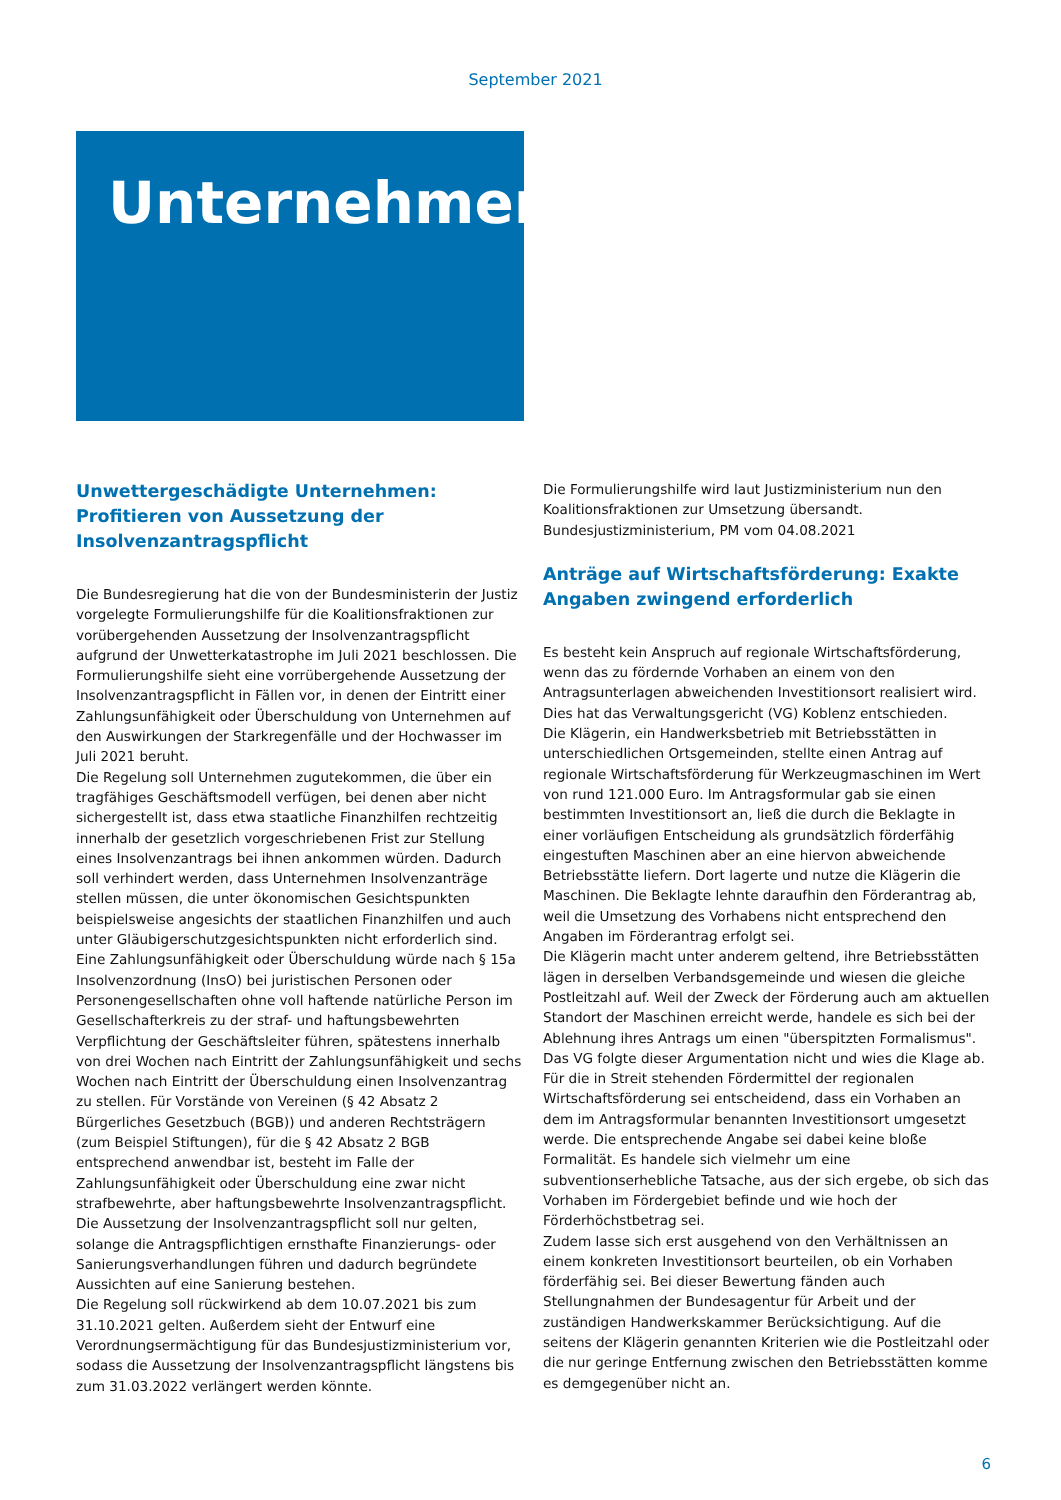September 2021
Unternehmer
Unwettergeschädigte Unternehmen: Profitieren von Aussetzung der Insolvenzantragspflicht
Die Bundesregierung hat die von der Bundesministerin der Justiz vorgelegte Formulierungshilfe für die Koalitionsfraktionen zur vorübergehenden Aussetzung der Insolvenzantragspflicht aufgrund der Unwetterkatastrophe im Juli 2021 beschlossen. Die Formulierungshilfe sieht eine vorrübergehende Aussetzung der Insolvenzantragspflicht in Fällen vor, in denen der Eintritt einer Zahlungsunfähigkeit oder Überschuldung von Unternehmen auf den Auswirkungen der Starkregenfälle und der Hochwasser im Juli 2021 beruht.
Die Regelung soll Unternehmen zugutekommen, die über ein tragfähiges Geschäftsmodell verfügen, bei denen aber nicht sichergestellt ist, dass etwa staatliche Finanzhilfen rechtzeitig innerhalb der gesetzlich vorgeschriebenen Frist zur Stellung eines Insolvenzantrags bei ihnen ankommen würden. Dadurch soll verhindert werden, dass Unternehmen Insolvenzanträge stellen müssen, die unter ökonomischen Gesichtspunkten beispielsweise angesichts der staatlichen Finanzhilfen und auch unter Gläubigerschutzgesichtspunkten nicht erforderlich sind.
Eine Zahlungsunfähigkeit oder Überschuldung würde nach § 15a Insolvenzordnung (InsO) bei juristischen Personen oder Personengesellschaften ohne voll haftende natürliche Person im Gesellschafterkreis zu der straf- und haftungsbewehrten Verpflichtung der Geschäftsleiter führen, spätestens innerhalb von drei Wochen nach Eintritt der Zahlungsunfähigkeit und sechs Wochen nach Eintritt der Überschuldung einen Insolvenzantrag zu stellen. Für Vorstände von Vereinen (§ 42 Absatz 2 Bürgerliches Gesetzbuch (BGB)) und anderen Rechtsträgern (zum Beispiel Stiftungen), für die § 42 Absatz 2 BGB entsprechend anwendbar ist, besteht im Falle der Zahlungsunfähigkeit oder Überschuldung eine zwar nicht strafbewehrte, aber haftungsbewehrte Insolvenzantragspflicht.
Die Aussetzung der Insolvenzantragspflicht soll nur gelten, solange die Antragspflichtigen ernsthafte Finanzierungs- oder Sanierungsverhandlungen führen und dadurch begründete Aussichten auf eine Sanierung bestehen.
Die Regelung soll rückwirkend ab dem 10.07.2021 bis zum 31.10.2021 gelten. Außerdem sieht der Entwurf eine Verordnungsermächtigung für das Bundesjustizministerium vor, sodass die Aussetzung der Insolvenzantragspflicht längstens bis zum 31.03.2022 verlängert werden könnte.
Die Formulierungshilfe wird laut Justizministerium nun den Koalitionsfraktionen zur Umsetzung übersandt.
Bundesjustizministerium, PM vom 04.08.2021
Anträge auf Wirtschaftsförderung: Exakte Angaben zwingend erforderlich
Es besteht kein Anspruch auf regionale Wirtschaftsförderung, wenn das zu fördernde Vorhaben an einem von den Antragsunterlagen abweichenden Investitionsort realisiert wird. Dies hat das Verwaltungsgericht (VG) Koblenz entschieden.
Die Klägerin, ein Handwerksbetrieb mit Betriebsstätten in unterschiedlichen Ortsgemeinden, stellte einen Antrag auf regionale Wirtschaftsförderung für Werkzeugmaschinen im Wert von rund 121.000 Euro. Im Antragsformular gab sie einen bestimmten Investitionsort an, ließ die durch die Beklagte in einer vorläufigen Entscheidung als grundsätzlich förderfähig eingestuften Maschinen aber an eine hiervon abweichende Betriebsstätte liefern. Dort lagerte und nutze die Klägerin die Maschinen. Die Beklagte lehnte daraufhin den Förderantrag ab, weil die Umsetzung des Vorhabens nicht entsprechend den Angaben im Förderantrag erfolgt sei.
Die Klägerin macht unter anderem geltend, ihre Betriebsstätten lägen in derselben Verbandsgemeinde und wiesen die gleiche Postleitzahl auf. Weil der Zweck der Förderung auch am aktuellen Standort der Maschinen erreicht werde, handele es sich bei der Ablehnung ihres Antrags um einen "überspitzten Formalismus".
Das VG folgte dieser Argumentation nicht und wies die Klage ab. Für die in Streit stehenden Fördermittel der regionalen Wirtschaftsförderung sei entscheidend, dass ein Vorhaben an dem im Antragsformular benannten Investitionsort umgesetzt werde. Die entsprechende Angabe sei dabei keine bloße Formalität. Es handele sich vielmehr um eine subventionserhebliche Tatsache, aus der sich ergebe, ob sich das Vorhaben im Fördergebiet befinde und wie hoch der Förderhöchstbetrag sei.
Zudem lasse sich erst ausgehend von den Verhältnissen an einem konkreten Investitionsort beurteilen, ob ein Vorhaben förderfähig sei. Bei dieser Bewertung fänden auch Stellungnahmen der Bundesagentur für Arbeit und der zuständigen Handwerkskammer Berücksichtigung. Auf die seitens der Klägerin genannten Kriterien wie die Postleitzahl oder die nur geringe Entfernung zwischen den Betriebsstätten komme es demgegenüber nicht an.
6